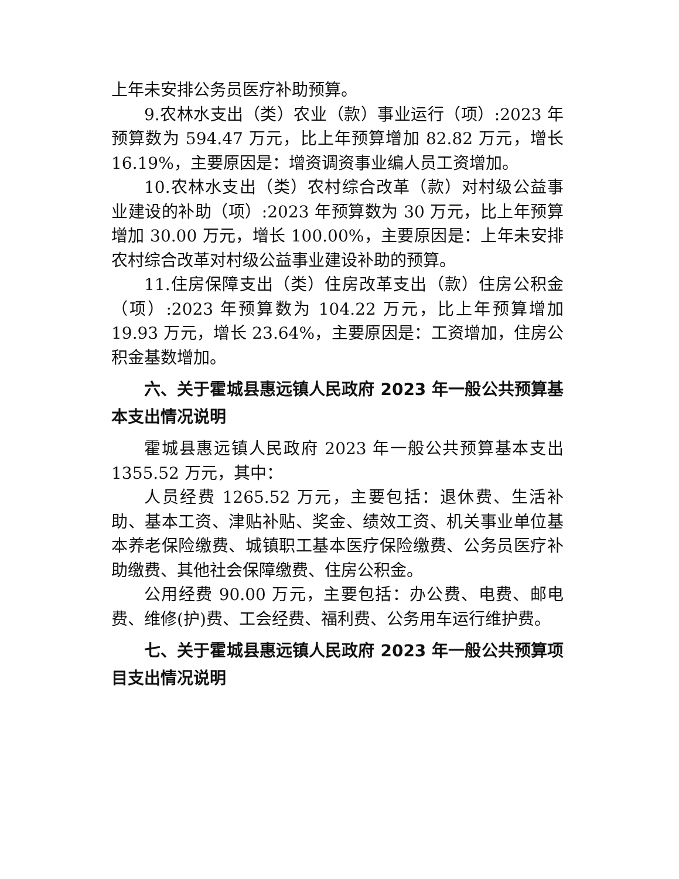上年未安排公务员医疗补助预算。
9.农林水支出（类）农业（款）事业运行（项）:2023 年预算数为 594.47 万元，比上年预算增加 82.82 万元，增长 16.19%，主要原因是：增资调资事业编人员工资增加。
10.农林水支出（类）农村综合改革（款）对村级公益事业建设的补助（项）:2023 年预算数为 30 万元，比上年预算增加 30.00 万元，增长 100.00%，主要原因是：上年未安排农村综合改革对村级公益事业建设补助的预算。
11.住房保障支出（类）住房改革支出（款）住房公积金（项）:2023 年预算数为 104.22 万元，比上年预算增加 19.93 万元，增长 23.64%，主要原因是：工资增加，住房公积金基数增加。
六、关于霍城县惠远镇人民政府 2023 年一般公共预算基本支出情况说明
霍城县惠远镇人民政府 2023 年一般公共预算基本支出 1355.52 万元，其中：
人员经费 1265.52 万元，主要包括：退休费、生活补助、基本工资、津贴补贴、奖金、绩效工资、机关事业单位基本养老保险缴费、城镇职工基本医疗保险缴费、公务员医疗补助缴费、其他社会保障缴费、住房公积金。
公用经费 90.00 万元，主要包括：办公费、电费、邮电费、维修(护)费、工会经费、福利费、公务用车运行维护费。
七、关于霍城县惠远镇人民政府 2023 年一般公共预算项目支出情况说明